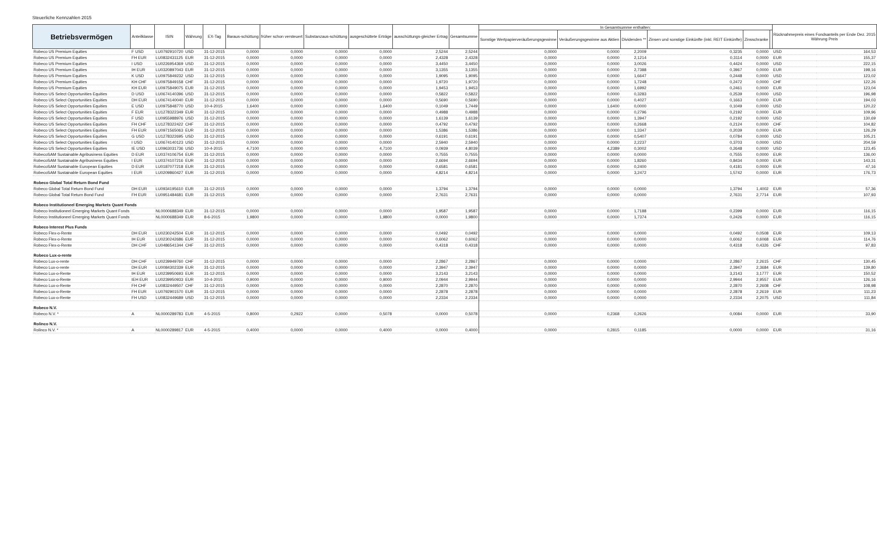Steuerliche Kennzahlen 2015
| Betriebsvermögen | Anteilklasse | ISIN | Währung | EX-Tag | Baraus-schüttung | früher schon versteuert | Substanzaus-schüttung | ausgeschüttete Erträge | ausschüttungs-gleicher Ertrag | Gesamtsumme | In Gesamtsumme enthalten: | | | | | | Rücknahmepreis eines Fondsanteils per Ende Dez. 2015 Währung Preis | |
| --- | --- | --- | --- | --- | --- | --- | --- | --- | --- | --- | --- | --- | --- | --- | --- | --- | --- | --- |
| | | | | | | | | | | | Sonstige Wertpapierveräußerungsgewinne | Veräußerungsgewinne aus Aktien | Dividenden ** | Zinsen und sonstige Einkünfte (inkl. REIT Einkünfte) | Zinsschranke | | | |
| Robeco US Premium Equities | F USD | LU0792910720 | USD | 31-12-2015 | 0,0000 | 0,0000 | 0,0000 | 0,0000 | 2,5244 | 2,5244 | 0,0000 | 0,0000 | 2,2009 | 0,3235 | 0,0000 | | USD | 164,53 |
| Robeco US Premium Equities | FH EUR | LU0832431125 | EUR | 31-12-2015 | 0,0000 | 0,0000 | 0,0000 | 0,0000 | 2,4328 | 2,4328 | 0,0000 | 0,0000 | 2,1214 | 0,3114 | 0,0000 | | EUR | 155,37 |
| Robeco US Premium Equities | I USD | LU0226954369 | USD | 31-12-2015 | 0,0000 | 0,0000 | 0,0000 | 0,0000 | 3,4450 | 3,4450 | 0,0000 | 0,0000 | 3,0026 | 0,4424 | 0,0000 | | USD | 222,15 |
| Robeco US Premium Equities | IH EUR | LU0320897043 | EUR | 31-12-2015 | 0,0000 | 0,0000 | 0,0000 | 0,0000 | 3,1355 | 3,1355 | 0,0000 | 0,0000 | 2,7388 | 0,3967 | 0,0000 | | EUR | 198,16 |
| Robeco US Premium Equities | K USD | LU0975849232 | USD | 31-12-2015 | 0,0000 | 0,0000 | 0,0000 | 0,0000 | 1,9095 | 1,9095 | 0,0000 | 0,0000 | 1,6647 | 0,2448 | 0,0000 | | USD | 123,02 |
| Robeco US Premium Equities | KH CHF | LU0975849158 | CHF | 31-12-2015 | 0,0000 | 0,0000 | 0,0000 | 0,0000 | 1,9720 | 1,9720 | 0,0000 | 0,0000 | 1,7248 | 0,2472 | 0,0000 | | CHF | 122,26 |
| Robeco US Premium Equities | KH EUR | LU0975849075 | EUR | 31-12-2015 | 0,0000 | 0,0000 | 0,0000 | 0,0000 | 1,9453 | 1,9453 | 0,0000 | 0,0000 | 1,6992 | 0,2461 | 0,0000 | | EUR | 123,04 |
| Robeco US Select Opportunities Equities | D USD | LU0674140396 | USD | 31-12-2015 | 0,0000 | 0,0000 | 0,0000 | 0,0000 | 0,5822 | 0,5822 | 0,0000 | 0,0000 | 0,3283 | 0,2539 | 0,0000 | | USD | 196,98 |
| Robeco US Select Opportunities Equities | DH EUR | LU0674140040 | EUR | 31-12-2015 | 0,0000 | 0,0000 | 0,0000 | 0,0000 | 0,5690 | 0,5690 | 0,0000 | 0,0000 | 0,4027 | 0,1663 | 0,0000 | | EUR | 194,03 |
| Robeco US Select Opportunities Equities | E USD | LU0975848770 | USD | 10-4-2015 | 1,6400 | 0,0000 | 0,0000 | 1,6400 | 0,1049 | 1,7449 | 0,0000 | 1,6400 | 0,0000 | 0,1049 | 0,0000 | | USD | 120,22 |
| Robeco US Select Opportunities Equities | F EUR | LU1278322349 | EUR | 31-12-2015 | 0,0000 | 0,0000 | 0,0000 | 0,0000 | 0,4988 | 0,4988 | 0,0000 | 0,0000 | 0,2796 | 0,2192 | 0,0000 | | EUR | 109,96 |
| Robeco US Select Opportunities Equities | F USD | LU0955988976 | USD | 31-12-2015 | 0,0000 | 0,0000 | 0,0000 | 0,0000 | 1,6139 | 1,6139 | 0,0000 | 0,0000 | 1,3947 | 0,2192 | 0,0000 | | USD | 130,69 |
| Robeco US Select Opportunities Equities | FH CHF | LU1278322422 | CHF | 31-12-2015 | 0,0000 | 0,0000 | 0,0000 | 0,0000 | 0,4792 | 0,4792 | 0,0000 | 0,0000 | 0,2668 | 0,2124 | 0,0000 | | CHF | 104,82 |
| Robeco US Select Opportunities Equities | FH EUR | LU0971565063 | EUR | 31-12-2015 | 0,0000 | 0,0000 | 0,0000 | 0,0000 | 1,5386 | 1,5386 | 0,0000 | 0,0000 | 1,3347 | 0,2039 | 0,0000 | | EUR | 126,29 |
| Robeco US Select Opportunities Equities | G USD | LU1278322695 | USD | 31-12-2015 | 0,0000 | 0,0000 | 0,0000 | 0,0000 | 0,6191 | 0,6191 | 0,0000 | 0,0000 | 0,5407 | 0,0784 | 0,0000 | | USD | 105,21 |
| Robeco US Select Opportunities Equities | I USD | LU0674140123 | USD | 31-12-2015 | 0,0000 | 0,0000 | 0,0000 | 0,0000 | 2,5940 | 2,5940 | 0,0000 | 0,0000 | 2,2237 | 0,3703 | 0,0000 | | USD | 204,59 |
| Robeco US Select Opportunities Equities | IE USD | LU0963031736 | USD | 10-4-2015 | 4,7100 | 0,0000 | 0,0000 | 4,7100 | 0,0939 | 4,8039 | 0,0000 | 4,2389 | 0,3002 | 0,2648 | 0,0000 | | USD | 123,45 |
| RobecoSAM Sustainable Agribusiness Equities | D EUR | LU0374106754 | EUR | 31-12-2015 | 0,0000 | 0,0000 | 0,0000 | 0,0000 | 0,7555 | 0,7555 | 0,0000 | 0,0000 | 0,0000 | 0,7555 | 0,0000 | | EUR | 136,00 |
| RobecoSAM Sustainable Agribusiness Equities | I EUR | LU0374107216 | EUR | 31-12-2015 | 0,0000 | 0,0000 | 0,0000 | 0,0000 | 2,6694 | 2,6694 | 0,0000 | 0,0000 | 1,8260 | 0,8434 | 0,0000 | | EUR | 143,31 |
| RobecoSAM Sustainable European Equities | D EUR | LU0187077218 | EUR | 31-12-2015 | 0,0000 | 0,0000 | 0,0000 | 0,0000 | 0,6581 | 0,6581 | 0,0000 | 0,0000 | 0,2400 | 0,4181 | 0,0000 | | EUR | 47,16 |
| RobecoSAM Sustainable European Equities | I EUR | LU0209860427 | EUR | 31-12-2015 | 0,0000 | 0,0000 | 0,0000 | 0,0000 | 4,8214 | 4,8214 | 0,0000 | 0,0000 | 3,2472 | 1,5742 | 0,0000 | | EUR | 176,73 |
| Robeco Global Total Return Bond Fund | | | | | | | | | | | | | | | | | | |
| Robeco Global Total Return Bond Fund | DH EUR | LU0934195610 | EUR | 31-12-2015 | 0,0000 | 0,0000 | 0,0000 | 0,0000 | 1,3794 | 1,3794 | 0,0000 | 0,0000 | 0,0000 | 1,3794 | 1,4002 | | EUR | 57,36 |
| Robeco Global Total Return Bond Fund | FH EUR | LU0951484681 | EUR | 31-12-2015 | 0,0000 | 0,0000 | 0,0000 | 0,0000 | 2,7631 | 2,7631 | 0,0000 | 0,0000 | 0,0000 | 2,7631 | 2,7714 | | EUR | 107,93 |
| Robeco Institutioneel Emerging Markets Quant Fonds | | | | | | | | | | | | | | | | | | |
| Robeco Institutioneel Emerging Markets Quant Fonds | | NL0000688349 | EUR | 31-12-2015 | 0,0000 | 0,0000 | 0,0000 | 0,0000 | 1,9587 | 1,9587 | 0,0000 | 0,0000 | 1,7188 | 0,2399 | 0,0000 | | EUR | 116,15 |
| Robeco Institutioneel Emerging Markets Quant Fonds | | NL0000688349 | EUR | 8-6-2015 | 1,9800 | 0,0000 | 0,0000 | 1,9800 | 0,0000 | 1,9800 | 0,0000 | 0,0000 | 1,7374 | 0,2426 | 0,0000 | | EUR | 116,15 |
| Robeco Interest Plus Funds | | | | | | | | | | | | | | | | | | |
| Robeco Flex-o-Rente | DH EUR | LU0230242504 | EUR | 31-12-2015 | 0,0000 | 0,0000 | 0,0000 | 0,0000 | 0,0492 | 0,0492 | 0,0000 | 0,0000 | 0,0000 | 0,0492 | 0,0508 | | EUR | 109,13 |
| Robeco Flex-o-Rente | IH EUR | LU0230242686 | EUR | 31-12-2015 | 0,0000 | 0,0000 | 0,0000 | 0,0000 | 0,6062 | 0,6062 | 0,0000 | 0,0000 | 0,0000 | 0,6062 | 0,6068 | | EUR | 114,76 |
| Robeco Flex-o-Rente | DH CHF | LU0486541344 | CHF | 31-12-2015 | 0,0000 | 0,0000 | 0,0000 | 0,0000 | 0,4318 | 0,4318 | 0,0000 | 0,0000 | 0,0000 | 0,4318 | 0,4326 | | CHF | 97,83 |
| Robeco Lux-o-rente | | | | | | | | | | | | | | | | | | |
| Robeco Lux-o-rente | DH CHF | LU0239949760 | CHF | 31-12-2015 | 0,0000 | 0,0000 | 0,0000 | 0,0000 | 2,2867 | 2,2867 | 0,0000 | 0,0000 | 0,0000 | 2,2867 | 2,2615 | | CHF | 130,45 |
| Robeco Lux-o-rente | DH EUR | LU0084302339 | EUR | 31-12-2015 | 0,0000 | 0,0000 | 0,0000 | 0,0000 | 2,3947 | 2,3947 | 0,0000 | 0,0000 | 0,0000 | 2,3947 | 2,3684 | | EUR | 139,80 |
| Robeco Lux-o-Rente | IH EUR | LU0239950693 | EUR | 31-12-2015 | 0,0000 | 0,0000 | 0,0000 | 0,0000 | 3,2143 | 3,2143 | 0,0000 | 0,0000 | 0,0000 | 3,2143 | 3,1777 | | EUR | 150,52 |
| Robeco Lux-o-Rente | IEH EUR | LU0239950933 | EUR | 10-4-2015 | 0,9000 | 0,0000 | 0,0000 | 0,9000 | 2,0944 | 2,9944 | 0,0000 | 0,0000 | 0,0000 | 2,9944 | 2,9557 | | EUR | 126,16 |
| Robeco Lux-o-Rente | FH CHF | LU0832449507 | CHF | 31-12-2015 | 0,0000 | 0,0000 | 0,0000 | 0,0000 | 2,2870 | 2,2870 | 0,0000 | 0,0000 | 0,0000 | 2,2870 | 2,2608 | | CHF | 108,98 |
| Robeco Lux-o-Rente | FH EUR | LU0792901570 | EUR | 31-12-2015 | 0,0000 | 0,0000 | 0,0000 | 0,0000 | 2,2878 | 2,2878 | 0,0000 | 0,0000 | 0,0000 | 2,2878 | 2,2619 | | EUR | 111,23 |
| Robeco Lux-o-Rente | FH USD | LU0832449689 | USD | 31-12-2015 | 0,0000 | 0,0000 | 0,0000 | 0,0000 | 2,2334 | 2,2334 | 0,0000 | 0,0000 | 0,0000 | 2,2334 | 2,2075 | | USD | 111,84 |
| Robeco N.V. | | | | | | | | | | | | | | | | | | |
| Robeco N.V. * | A | NL0000289783 | EUR | 4-5-2015 | 0,8000 | 0,2922 | 0,0000 | 0,5078 | 0,0000 | 0,5078 | 0,0000 | 0,2368 | 0,2626 | 0,0084 | 0,0000 | | EUR | 33,90 |
| Rolinco N.V. | | | | | | | | | | | | | | | | | | |
| Rolinco N.V. * | A | NL0000289817 | EUR | 4-5-2015 | 0,4000 | 0,0000 | 0,0000 | 0,4000 | 0,0000 | 0,4000 | 0,0000 | 0,2815 | 0,1185 | 0,0000 | 0,0000 | | EUR | 31,16 |